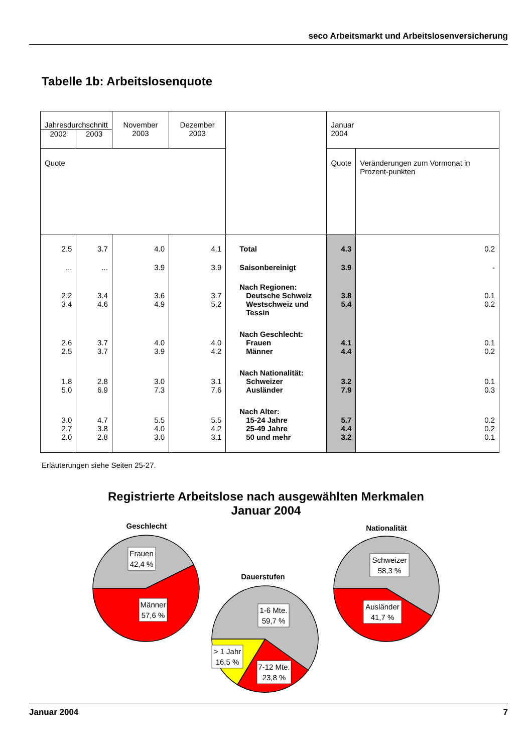seco Arbeitsmarkt und Arbeitslosenversicherung
Tabelle 1b: Arbeitslosenquote
| Jahresdurchschnitt | | November 2003 | Dezember 2003 | | Januar 2004 | |
| --- | --- | --- | --- | --- | --- | --- |
| 2002 | 2003 | | | | | |
| Quote | | | | | Quote | Veränderungen zum Vormonat in Prozent-punkten |
| 2.5 | 3.7 | 4.0 | 4.1 | Total | 4.3 | 0.2 |
| ... | ... | 3.9 | 3.9 | Saisonbereinigt | 3.9 | - |
| | | | | Nach Regionen: | | |
| 2.2 | 3.4 | 3.6 | 3.7 | Deutsche Schweiz | 3.8 | 0.1 |
| 3.4 | 4.6 | 4.9 | 5.2 | Westschweiz und Tessin | 5.4 | 0.2 |
| | | | | Nach Geschlecht: | | |
| 2.6 | 3.7 | 4.0 | 4.0 | Frauen | 4.1 | 0.1 |
| 2.5 | 3.7 | 3.9 | 4.2 | Männer | 4.4 | 0.2 |
| | | | | Nach Nationalität: | | |
| 1.8 | 2.8 | 3.0 | 3.1 | Schweizer | 3.2 | 0.1 |
| 5.0 | 6.9 | 7.3 | 7.6 | Ausländer | 7.9 | 0.3 |
| | | | | Nach Alter: | | |
| 3.0 | 4.7 | 5.5 | 5.5 | 15-24 Jahre | 5.7 | 0.2 |
| 2.7 | 3.8 | 4.0 | 4.2 | 25-49 Jahre | 4.4 | 0.2 |
| 2.0 | 2.8 | 3.0 | 3.1 | 50 und mehr | 3.2 | 0.1 |
Erläuterungen siehe Seiten 25-27.
Registrierte Arbeitslose nach ausgewählten Merkmalen
Januar 2004
Geschlecht
Frauen
42,4 %
Männer
57,6 %
Dauerstufen
1-6 Mte.
59,7 %
> 1 Jahr
16,5 %
7-12 Mte.
23,8 %
Nationalität
Schweizer
58,3 %
Ausländer
41,7 %
Januar 2004 7